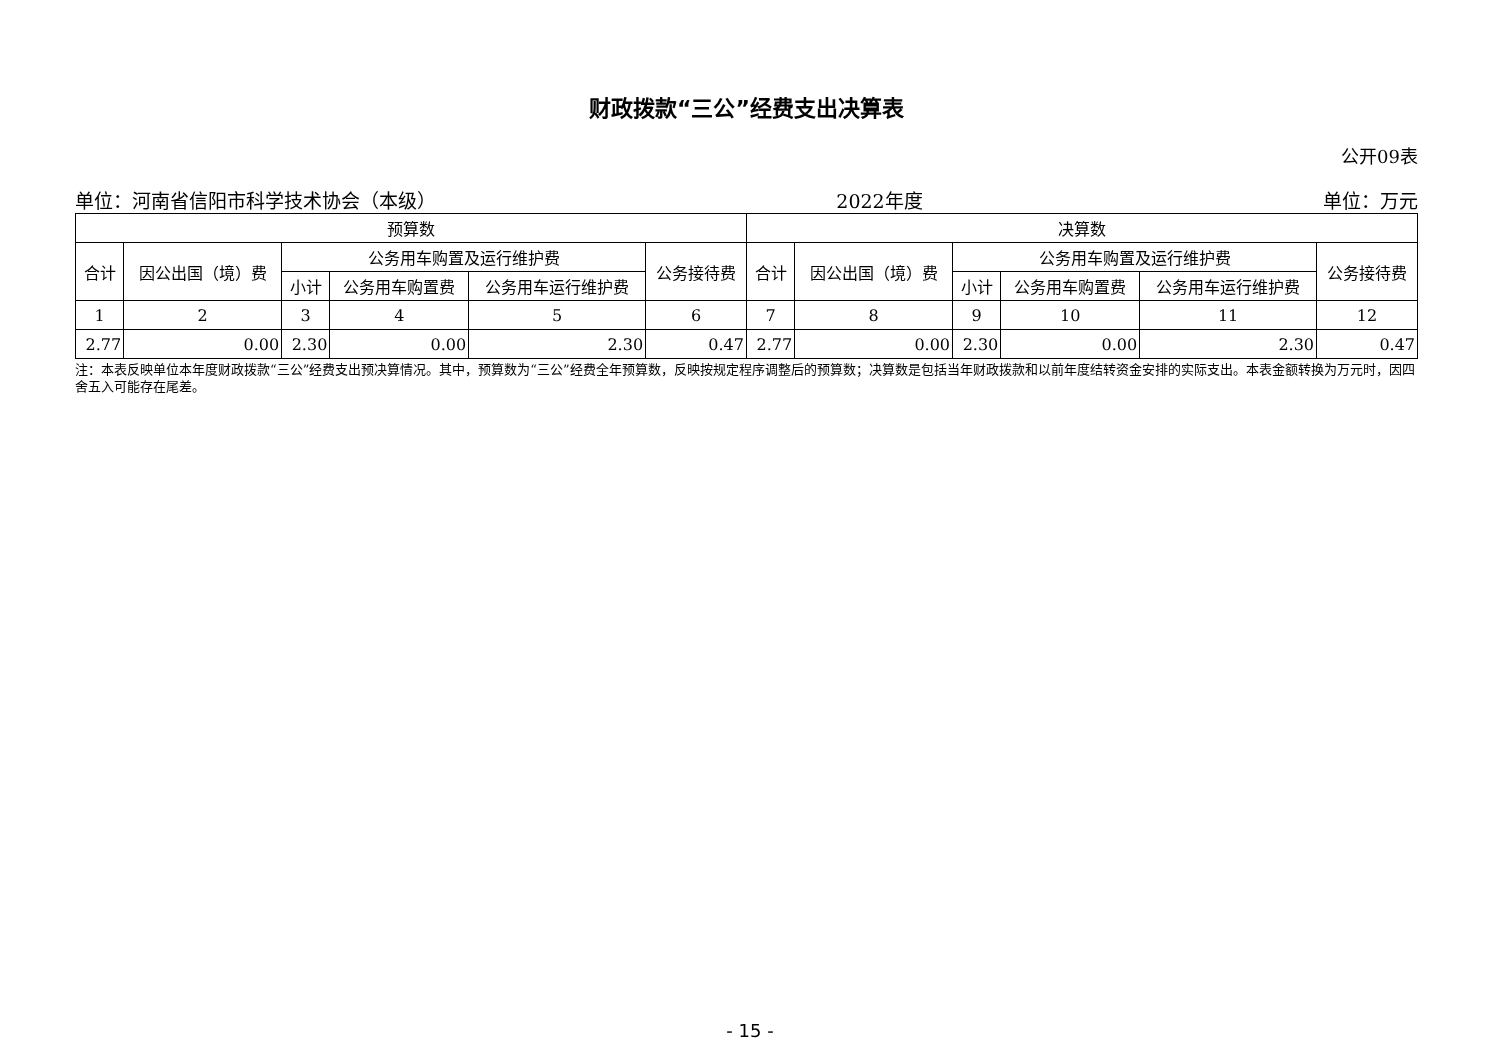财政拨款“三公”经费支出决算表
公开09表
单位：河南省信阳市科学技术协会（本级） 2022年度 单位：万元
| 预算数 | | | | | | 决算数 | | | | | |
| --- | --- | --- | --- | --- | --- | --- | --- | --- | --- | --- | --- |
| 合计 | 因公出国（境）费 | 公务用车购置及运行维护费 | | | 公务接待费 | 合计 | 因公出国（境）费 | 公务用车购置及运行维护费 | | | 公务接待费 |
| | | 小计 | 公务用车购置费 | 公务用车运行维护费 | | | | 小计 | 公务用车购置费 | 公务用车运行维护费 | |
| 1 | 2 | 3 | 4 | 5 | 6 | 7 | 8 | 9 | 10 | 11 | 12 |
| 2.77 | 0.00 | 2.30 | 0.00 | 2.30 | 0.47 | 2.77 | 0.00 | 2.30 | 0.00 | 2.30 | 0.47 |
注：本表反映单位本年度财政拨款“三公”经费支出预决算情况。其中，预算数为“三公”经费全年预算数，反映按规定程序调整后的预算数；决算数是包括当年财政拨款和以前年度结转资金安排的实际支出。本表金额转换为万元时，因四舍五入可能存在尾差。
- 15 -